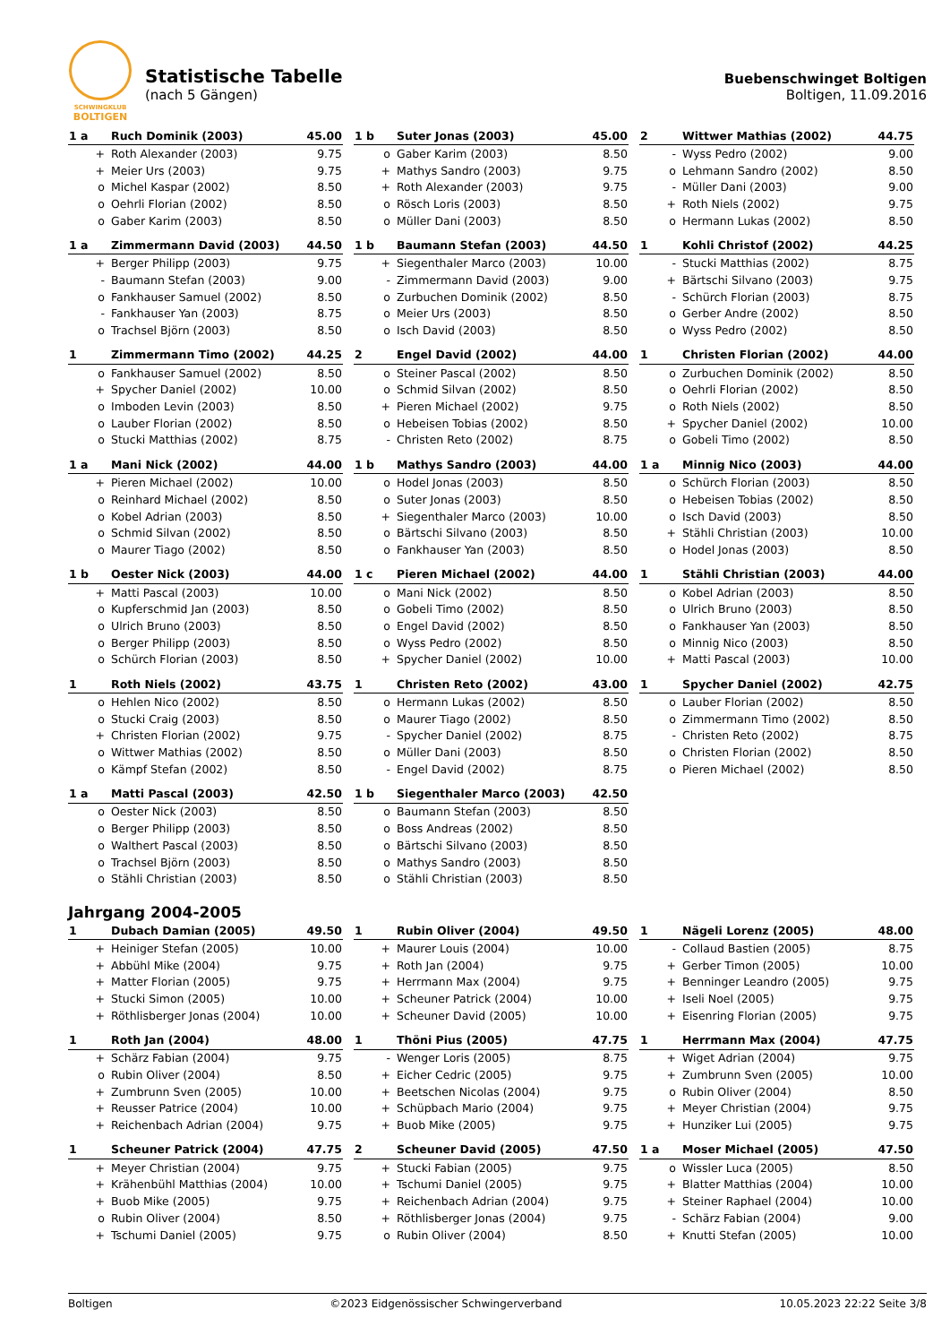SCHWINGKLUB
BOLTIGEN
Statistische Tabelle
(nach 5 Gängen)
Buebenschwinget Boltigen
Boltigen, 11.09.2016
| 1 a | Ruch Dominik (2003) | 45.00 |
| --- | --- | --- |
| + | Roth Alexander (2003) | 9.75 |
| + | Meier Urs (2003) | 9.75 |
| o | Michel Kaspar (2002) | 8.50 |
| o | Oehrli Florian (2002) | 8.50 |
| o | Gaber Karim (2003) | 8.50 |
| 1 b | Suter Jonas (2003) | 45.00 |
| --- | --- | --- |
| o | Gaber Karim (2003) | 8.50 |
| + | Mathys Sandro (2003) | 9.75 |
| + | Roth Alexander (2003) | 9.75 |
| o | Rösch Loris (2003) | 8.50 |
| o | Müller Dani (2003) | 8.50 |
| 2 | Wittwer Mathias (2002) | 44.75 |
| --- | --- | --- |
| - | Wyss Pedro (2002) | 9.00 |
| o | Lehmann Sandro (2002) | 8.50 |
| - | Müller Dani (2003) | 9.00 |
| + | Roth Niels (2002) | 9.75 |
| o | Hermann Lukas (2002) | 8.50 |
| 1 a | Zimmermann David (2003) | 44.50 |
| --- | --- | --- |
| + | Berger Philipp (2003) | 9.75 |
| - | Baumann Stefan (2003) | 9.00 |
| o | Fankhauser Samuel (2002) | 8.50 |
| - | Fankhauser Yan (2003) | 8.75 |
| o | Trachsel Björn (2003) | 8.50 |
| 1 b | Baumann Stefan (2003) | 44.50 |
| --- | --- | --- |
| + | Siegenthaler Marco (2003) | 10.00 |
| - | Zimmermann David (2003) | 9.00 |
| o | Zurbuchen Dominik (2002) | 8.50 |
| o | Meier Urs (2003) | 8.50 |
| o | Isch David (2003) | 8.50 |
| 1 | Kohli Christof (2002) | 44.25 |
| --- | --- | --- |
| - | Stucki Matthias (2002) | 8.75 |
| + | Bärtschi Silvano (2003) | 9.75 |
| - | Schürch Florian (2003) | 8.75 |
| o | Gerber Andre (2002) | 8.50 |
| o | Wyss Pedro (2002) | 8.50 |
| 1 | Zimmermann Timo (2002) | 44.25 |
| --- | --- | --- |
| o | Fankhauser Samuel (2002) | 8.50 |
| + | Spycher Daniel (2002) | 10.00 |
| o | Imboden Levin (2003) | 8.50 |
| o | Lauber Florian (2002) | 8.50 |
| o | Stucki Matthias (2002) | 8.75 |
| 2 | Engel David (2002) | 44.00 |
| --- | --- | --- |
| o | Steiner Pascal (2002) | 8.50 |
| o | Schmid Silvan (2002) | 8.50 |
| + | Pieren Michael (2002) | 9.75 |
| o | Hebeisen Tobias (2002) | 8.50 |
| - | Christen Reto (2002) | 8.75 |
| 1 | Christen Florian (2002) | 44.00 |
| --- | --- | --- |
| o | Zurbuchen Dominik (2002) | 8.50 |
| o | Oehrli Florian (2002) | 8.50 |
| o | Roth Niels (2002) | 8.50 |
| + | Spycher Daniel (2002) | 10.00 |
| o | Gobeli Timo (2002) | 8.50 |
| 1 a | Mani Nick (2002) | 44.00 |
| --- | --- | --- |
| + | Pieren Michael (2002) | 10.00 |
| o | Reinhard Michael (2002) | 8.50 |
| o | Kobel Adrian (2003) | 8.50 |
| o | Schmid Silvan (2002) | 8.50 |
| o | Maurer Tiago (2002) | 8.50 |
| 1 b | Mathys Sandro (2003) | 44.00 |
| --- | --- | --- |
| o | Hodel Jonas (2003) | 8.50 |
| o | Suter Jonas (2003) | 8.50 |
| + | Siegenthaler Marco (2003) | 10.00 |
| o | Bärtschi Silvano (2003) | 8.50 |
| o | Fankhauser Yan (2003) | 8.50 |
| 1 a | Minnig Nico (2003) | 44.00 |
| --- | --- | --- |
| o | Schürch Florian (2003) | 8.50 |
| o | Hebeisen Tobias (2002) | 8.50 |
| o | Isch David (2003) | 8.50 |
| + | Stähli Christian (2003) | 10.00 |
| o | Hodel Jonas (2003) | 8.50 |
| 1 b | Oester Nick (2003) | 44.00 |
| --- | --- | --- |
| + | Matti Pascal (2003) | 10.00 |
| o | Kupferschmid Jan (2003) | 8.50 |
| o | Ulrich Bruno (2003) | 8.50 |
| o | Berger Philipp (2003) | 8.50 |
| o | Schürch Florian (2003) | 8.50 |
| 1 c | Pieren Michael (2002) | 44.00 |
| --- | --- | --- |
| o | Mani Nick (2002) | 8.50 |
| o | Gobeli Timo (2002) | 8.50 |
| o | Engel David (2002) | 8.50 |
| o | Wyss Pedro (2002) | 8.50 |
| + | Spycher Daniel (2002) | 10.00 |
| 1 | Stähli Christian (2003) | 44.00 |
| --- | --- | --- |
| o | Kobel Adrian (2003) | 8.50 |
| o | Ulrich Bruno (2003) | 8.50 |
| o | Fankhauser Yan (2003) | 8.50 |
| o | Minnig Nico (2003) | 8.50 |
| + | Matti Pascal (2003) | 10.00 |
| 1 | Roth Niels (2002) | 43.75 |
| --- | --- | --- |
| o | Hehlen Nico (2002) | 8.50 |
| o | Stucki Craig (2003) | 8.50 |
| + | Christen Florian (2002) | 9.75 |
| o | Wittwer Mathias (2002) | 8.50 |
| o | Kämpf Stefan (2002) | 8.50 |
| 1 | Christen Reto (2002) | 43.00 |
| --- | --- | --- |
| o | Hermann Lukas (2002) | 8.50 |
| o | Maurer Tiago (2002) | 8.50 |
| - | Spycher Daniel (2002) | 8.75 |
| o | Müller Dani (2003) | 8.50 |
| - | Engel David (2002) | 8.75 |
| 1 | Spycher Daniel (2002) | 42.75 |
| --- | --- | --- |
| o | Lauber Florian (2002) | 8.50 |
| o | Zimmermann Timo (2002) | 8.50 |
| - | Christen Reto (2002) | 8.75 |
| o | Christen Florian (2002) | 8.50 |
| o | Pieren Michael (2002) | 8.50 |
| 1 a | Matti Pascal (2003) | 42.50 |
| --- | --- | --- |
| o | Oester Nick (2003) | 8.50 |
| o | Berger Philipp (2003) | 8.50 |
| o | Walthert Pascal (2003) | 8.50 |
| o | Trachsel Björn (2003) | 8.50 |
| o | Stähli Christian (2003) | 8.50 |
| 1 b | Siegenthaler Marco (2003) | 42.50 |
| --- | --- | --- |
| o | Baumann Stefan (2003) | 8.50 |
| o | Boss Andreas (2002) | 8.50 |
| o | Bärtschi Silvano (2003) | 8.50 |
| o | Mathys Sandro (2003) | 8.50 |
| o | Stähli Christian (2003) | 8.50 |
Jahrgang 2004-2005
| 1 | Dubach Damian (2005) | 49.50 |
| --- | --- | --- |
| + | Heiniger Stefan (2005) | 10.00 |
| + | Abbühl Mike (2004) | 9.75 |
| + | Matter Florian (2005) | 9.75 |
| + | Stucki Simon (2005) | 10.00 |
| + | Röthlisberger Jonas (2004) | 10.00 |
| 1 | Rubin Oliver (2004) | 49.50 |
| --- | --- | --- |
| + | Maurer Louis (2004) | 10.00 |
| + | Roth Jan (2004) | 9.75 |
| + | Herrmann Max (2004) | 9.75 |
| + | Scheuner Patrick (2004) | 10.00 |
| + | Scheuner David (2005) | 10.00 |
| 1 | Nägeli Lorenz (2005) | 48.00 |
| --- | --- | --- |
| - | Collaud Bastien (2005) | 8.75 |
| + | Gerber Timon (2005) | 10.00 |
| + | Benninger Leandro (2005) | 9.75 |
| + | Iseli Noel (2005) | 9.75 |
| + | Eisenring Florian (2005) | 9.75 |
| 1 | Roth Jan (2004) | 48.00 |
| --- | --- | --- |
| + | Schärz Fabian (2004) | 9.75 |
| o | Rubin Oliver (2004) | 8.50 |
| + | Zumbrunn Sven (2005) | 10.00 |
| + | Reusser Patrice (2004) | 10.00 |
| + | Reichenbach Adrian (2004) | 9.75 |
| 1 | Thöni Pius (2005) | 47.75 |
| --- | --- | --- |
| - | Wenger Loris (2005) | 8.75 |
| + | Eicher Cedric (2005) | 9.75 |
| + | Beetschen Nicolas (2004) | 9.75 |
| + | Schüpbach Mario (2004) | 9.75 |
| + | Buob Mike (2005) | 9.75 |
| 1 | Herrmann Max (2004) | 47.75 |
| --- | --- | --- |
| + | Wiget Adrian (2004) | 9.75 |
| + | Zumbrunn Sven (2005) | 10.00 |
| o | Rubin Oliver (2004) | 8.50 |
| + | Meyer Christian (2004) | 9.75 |
| + | Hunziker Lui (2005) | 9.75 |
| 1 | Scheuner Patrick (2004) | 47.75 |
| --- | --- | --- |
| + | Meyer Christian (2004) | 9.75 |
| + | Krähenbühl Matthias (2004) | 10.00 |
| + | Buob Mike (2005) | 9.75 |
| o | Rubin Oliver (2004) | 8.50 |
| + | Tschumi Daniel (2005) | 9.75 |
| 2 | Scheuner David (2005) | 47.50 |
| --- | --- | --- |
| + | Stucki Fabian (2005) | 9.75 |
| + | Tschumi Daniel (2005) | 9.75 |
| + | Reichenbach Adrian (2004) | 9.75 |
| + | Röthlisberger Jonas (2004) | 9.75 |
| o | Rubin Oliver (2004) | 8.50 |
| 1 a | Moser Michael (2005) | 47.50 |
| --- | --- | --- |
| o | Wissler Luca (2005) | 8.50 |
| + | Blatter Matthias (2004) | 10.00 |
| + | Steiner Raphael (2004) | 10.00 |
| - | Schärz Fabian (2004) | 9.00 |
| + | Knutti Stefan (2005) | 10.00 |
Boltigen ©2023 Eidgenössischer Schwingerverband 10.05.2023 22:22 Seite 3/8